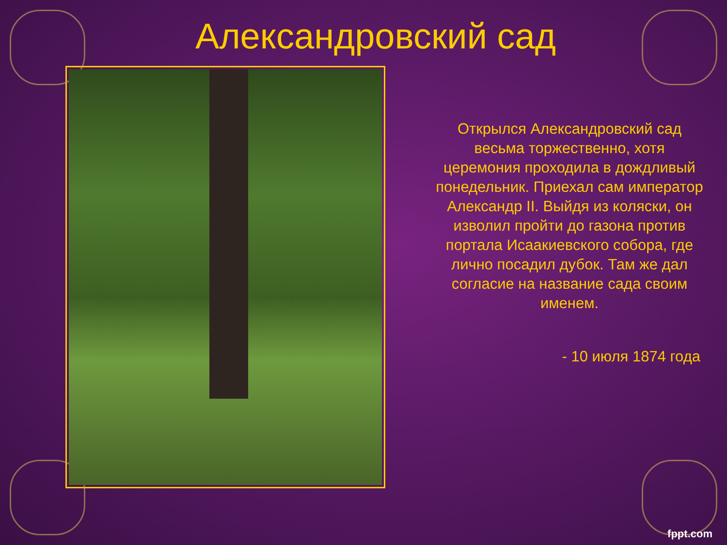Александровский сад
Открылся Александровский сад весьма торжественно, хотя церемония проходила в дождливый понедельник. Приехал сам император Александр II. Выйдя из коляски, он изволил пройти до газона против портала Исаакиевского собора, где лично посадил дубок. Там же дал согласие на название сада своим именем.
- 10 июля 1874 года
fppt.com